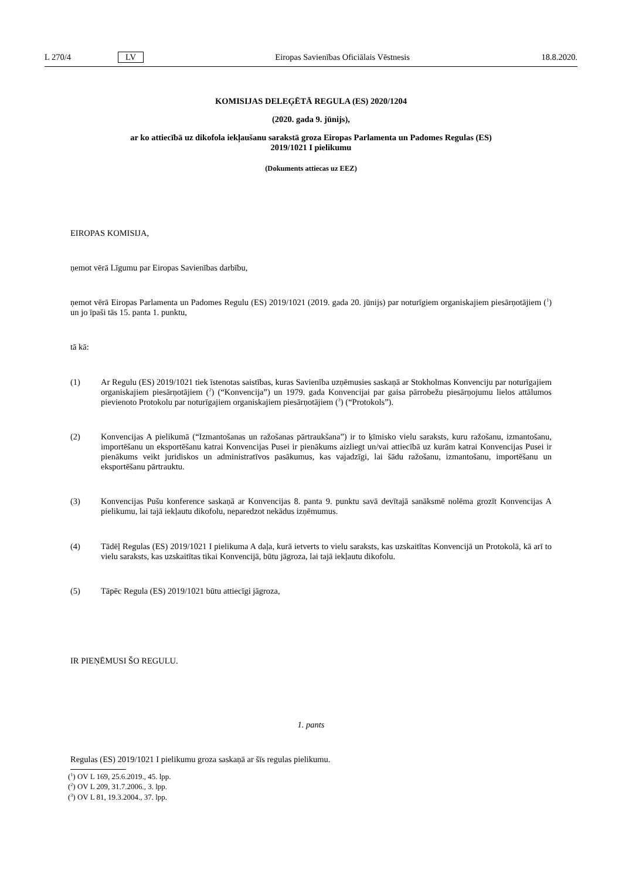L 270/4 LV Eiropas Savienības Oficiālais Vēstnesis 18.8.2020.
KOMISIJAS DELEĢĒTĀ REGULA (ES) 2020/1204
(2020. gada 9. jūnijs),
ar ko attiecībā uz dikofola iekļaušanu sarakstā groza Eiropas Parlamenta un Padomes Regulas (ES)
2019/1021 I pielikumu
(Dokuments attiecas uz EEZ)
EIROPAS KOMISIJA,
ņemot vērā Līgumu par Eiropas Savienības darbību,
ņemot vērā Eiropas Parlamenta un Padomes Regulu (ES) 2019/1021 (2019. gada 20. jūnijs) par noturīgiem organiskajiem piesārņotājiem (<sup>1</sup>) un jo īpaši tās 15. panta 1. punktu,
tā kā:
(1) Ar Regulu (ES) 2019/1021 tiek īstenotas saistības, kuras Savienība uzņēmusies saskaņā ar Stokholmas Konvenciju par noturīgajiem organiskajiem piesārņotājiem (<sup>2</sup>) (“Konvencija”) un 1979. gada Konvencijai par gaisa pārrobežu piesārņojumu lielos attālumos pievienoto Protokolu par noturīgajiem organiskajiem piesārņotājiem (<sup>3</sup>) (“Protokols”).
(2) Konvencijas A pielikumā (“Izmantošanas un ražošanas pārtraukšana”) ir to ķīmisko vielu saraksts, kuru ražošanu, izmantošanu, importēšanu un eksportēšanu katrai Konvencijas Pusei ir pienākums aizliegt un/vai attiecībā uz kurām katrai Konvencijas Pusei ir pienākums veikt juridiskos un administratīvos pasākumus, kas vajadzīgi, lai šādu ražošanu, izmantošanu, importēšanu un eksportēšanu pārtrauktu.
(3) Konvencijas Pušu konference saskaņā ar Konvencijas 8. panta 9. punktu savā devītajā sanāksmē nolēma grozīt Konvencijas A pielikumu, lai tajā iekļautu dikofolu, neparedzot nekādus izņēmumus.
(4) Tādēļ Regulas (ES) 2019/1021 I pielikuma A daļa, kurā ietverts to vielu saraksts, kas uzskaitītas Konvencijā un Protokolā, kā arī to vielu saraksts, kas uzskaitītas tikai Konvencijā, būtu jāgroza, lai tajā iekļautu dikofolu.
(5) Tāpēc Regula (ES) 2019/1021 būtu attiecīgi jāgroza,
IR PIEŅĒMUSI ŠO REGULU.
1. pants
Regulas (ES) 2019/1021 I pielikumu groza saskaņā ar šīs regulas pielikumu.
(<sup>1</sup>) OV L 169, 25.6.2019., 45. lpp.
(<sup>2</sup>) OV L 209, 31.7.2006., 3. lpp.
(<sup>3</sup>) OV L 81, 19.3.2004., 37. lpp.